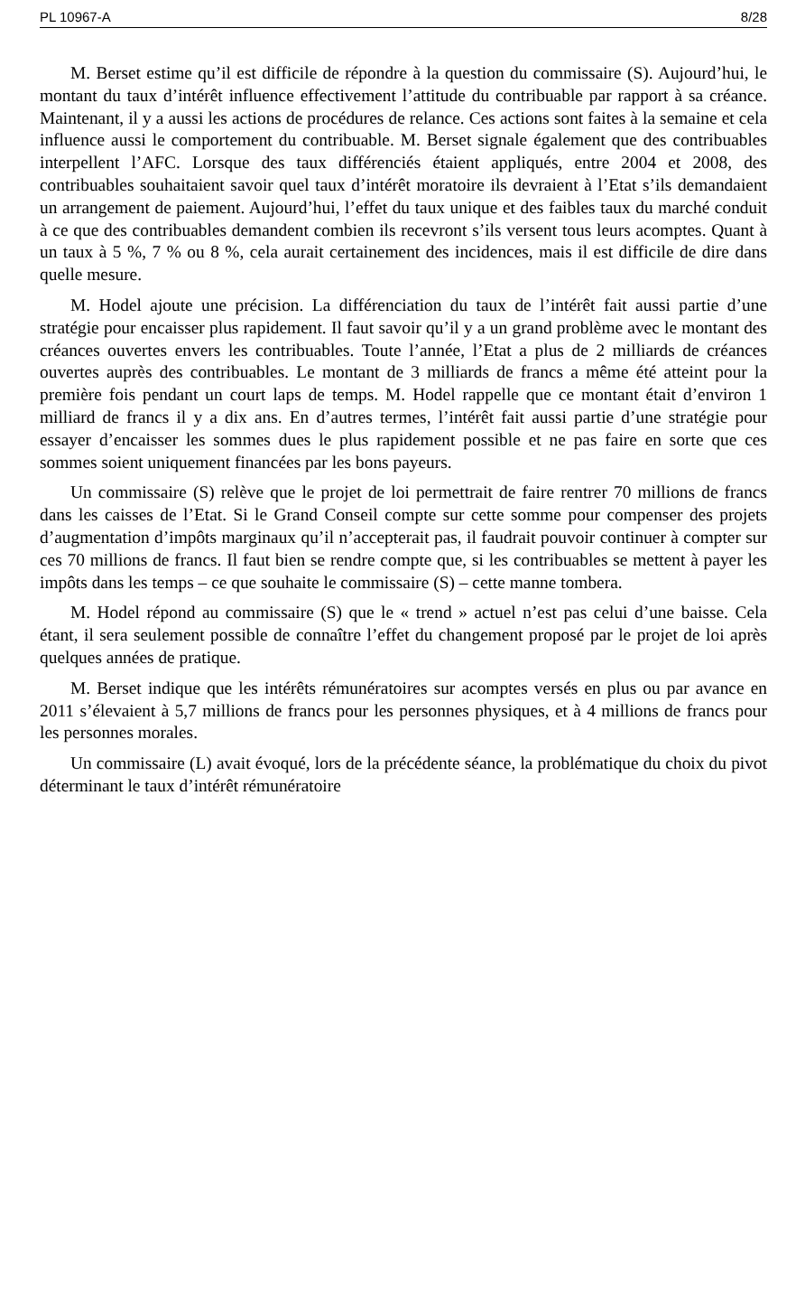PL 10967-A 8/28
M. Berset estime qu’il est difficile de répondre à la question du commissaire (S). Aujourd’hui, le montant du taux d’intérêt influence effectivement l’attitude du contribuable par rapport à sa créance. Maintenant, il y a aussi les actions de procédures de relance. Ces actions sont faites à la semaine et cela influence aussi le comportement du contribuable. M. Berset signale également que des contribuables interpellent l’AFC. Lorsque des taux différenciés étaient appliqués, entre 2004 et 2008, des contribuables souhaitaient savoir quel taux d’intérêt moratoire ils devraient à l’Etat s’ils demandaient un arrangement de paiement. Aujourd’hui, l’effet du taux unique et des faibles taux du marché conduit à ce que des contribuables demandent combien ils recevront s’ils versent tous leurs acomptes. Quant à un taux à 5 %, 7 % ou 8 %, cela aurait certainement des incidences, mais il est difficile de dire dans quelle mesure.
M. Hodel ajoute une précision. La différenciation du taux de l’intérêt fait aussi partie d’une stratégie pour encaisser plus rapidement. Il faut savoir qu’il y a un grand problème avec le montant des créances ouvertes envers les contribuables. Toute l’année, l’Etat a plus de 2 milliards de créances ouvertes auprès des contribuables. Le montant de 3 milliards de francs a même été atteint pour la première fois pendant un court laps de temps. M. Hodel rappelle que ce montant était d’environ 1 milliard de francs il y a dix ans. En d’autres termes, l’intérêt fait aussi partie d’une stratégie pour essayer d’encaisser les sommes dues le plus rapidement possible et ne pas faire en sorte que ces sommes soient uniquement financées par les bons payeurs.
Un commissaire (S) relève que le projet de loi permettrait de faire rentrer 70 millions de francs dans les caisses de l’Etat. Si le Grand Conseil compte sur cette somme pour compenser des projets d’augmentation d’impôts marginaux qu’il n’accepterait pas, il faudrait pouvoir continuer à compter sur ces 70 millions de francs. Il faut bien se rendre compte que, si les contribuables se mettent à payer les impôts dans les temps – ce que souhaite le commissaire (S) – cette manne tombera.
M. Hodel répond au commissaire (S) que le « trend » actuel n’est pas celui d’une baisse. Cela étant, il sera seulement possible de connaître l’effet du changement proposé par le projet de loi après quelques années de pratique.
M. Berset indique que les intérêts rémunératoires sur acomptes versés en plus ou par avance en 2011 s’élevaient à 5,7 millions de francs pour les personnes physiques, et à 4 millions de francs pour les personnes morales.
Un commissaire (L) avait évoqué, lors de la précédente séance, la problématique du choix du pivot déterminant le taux d’intérêt rémunératoire